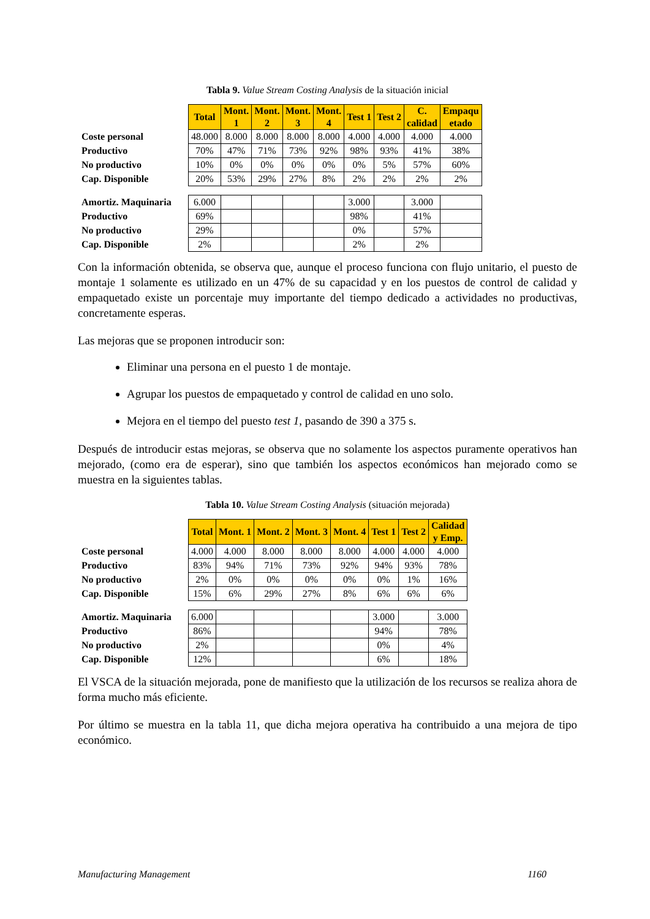Tabla 9. Value Stream Costing Analysis de la situación inicial
| | Total | Mont. 1 | Mont. 2 | Mont. 3 | Mont. 4 | Test 1 | Test 2 | C. calidad | Empaqu etado |
| Coste personal | 48.000 | 8.000 | 8.000 | 8.000 | 8.000 | 4.000 | 4.000 | 4.000 | 4.000 |
| Productivo | 70% | 47% | 71% | 73% | 92% | 98% | 93% | 41% | 38% |
| No productivo | 10% | 0% | 0% | 0% | 0% | 0% | 5% | 57% | 60% |
| Cap. Disponible | 20% | 53% | 29% | 27% | 8% | 2% | 2% | 2% | 2% |
| Amortiz. Maquinaria | 6.000 | | | | | 3.000 | | 3.000 | |
| Productivo | 69% | | | | | 98% | | 41% | |
| No productivo | 29% | | | | | 0% | | 57% | |
| Cap. Disponible | 2% | | | | | 2% | | 2% | |
Con la información obtenida, se observa que, aunque el proceso funciona con flujo unitario, el puesto de montaje 1 solamente es utilizado en un 47% de su capacidad y en los puestos de control de calidad y empaquetado existe un porcentaje muy importante del tiempo dedicado a actividades no productivas, concretamente esperas.
Las mejoras que se proponen introducir son:
Eliminar una persona en el puesto 1 de montaje.
Agrupar los puestos de empaquetado y control de calidad en uno solo.
Mejora en el tiempo del puesto test 1, pasando de 390 a 375 s.
Después de introducir estas mejoras, se observa que no solamente los aspectos puramente operativos han mejorado, (como era de esperar), sino que también los aspectos económicos han mejorado como se muestra en la siguientes tablas.
Tabla 10. Value Stream Costing Analysis (situación mejorada)
| | Total | Mont. 1 | Mont. 2 | Mont. 3 | Mont. 4 | Test 1 | Test 2 | Calidad y Emp. |
| Coste personal | 4.000 | 4.000 | 8.000 | 8.000 | 8.000 | 4.000 | 4.000 | 4.000 |
| Productivo | 83% | 94% | 71% | 73% | 92% | 94% | 93% | 78% |
| No productivo | 2% | 0% | 0% | 0% | 0% | 0% | 1% | 16% |
| Cap. Disponible | 15% | 6% | 29% | 27% | 8% | 6% | 6% | 6% |
| Amortiz. Maquinaria | 6.000 | | | | | 3.000 | | 3.000 |
| Productivo | 86% | | | | | 94% | | 78% |
| No productivo | 2% | | | | | 0% | | 4% |
| Cap. Disponible | 12% | | | | | 6% | | 18% |
El VSCA de la situación mejorada, pone de manifiesto que la utilización de los recursos se realiza ahora de forma mucho más eficiente.
Por último se muestra en la tabla 11, que dicha mejora operativa ha contribuido a una mejora de tipo económico.
Manufacturing Management 1160